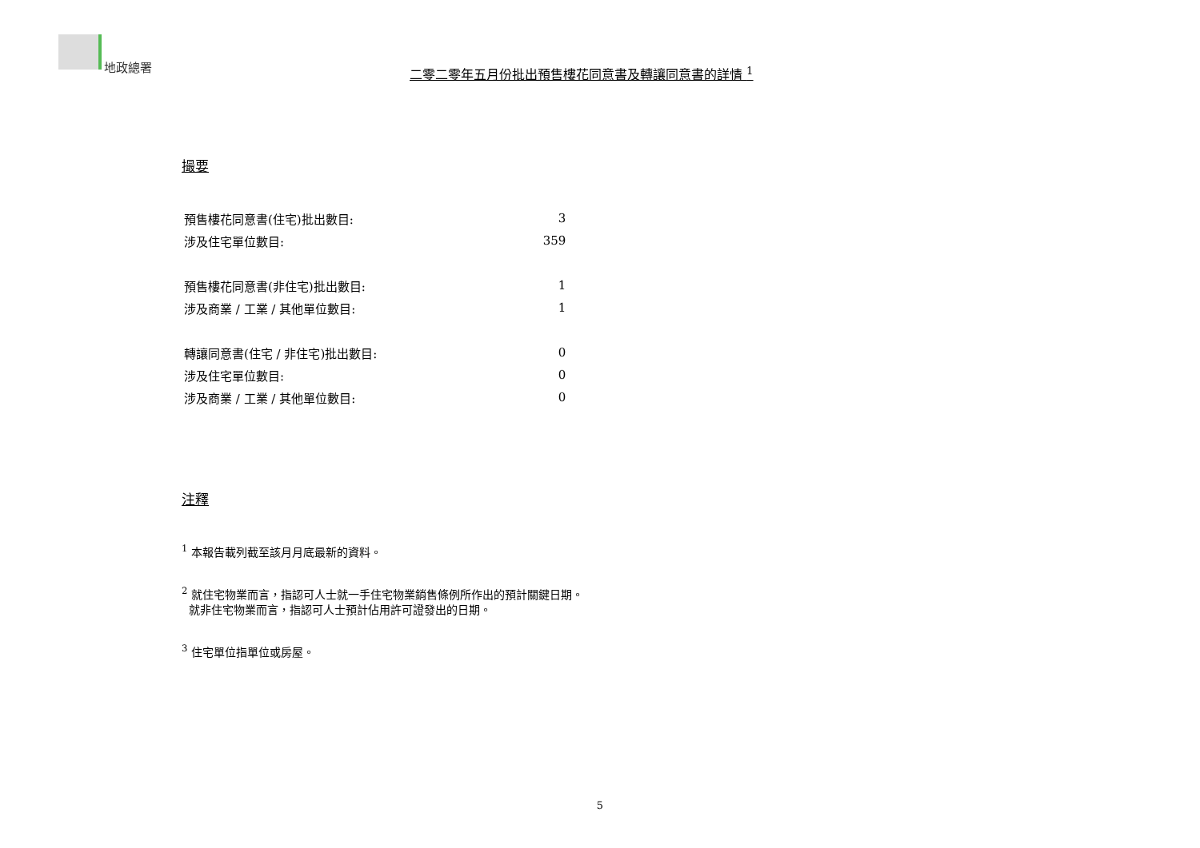地政總署
二零二零年五月份批出預售樓花同意書及轉讓同意書的詳情 <sup>1</sup>
撮要
| 預售樓花同意書(住宅)批出數目: | 3 |
| 涉及住宅單位數目: | 359 |
| 預售樓花同意書(非住宅)批出數目: | 1 |
| 涉及商業 / 工業 / 其他單位數目: | 1 |
| 轉讓同意書(住宅 / 非住宅)批出數目: | 0 |
| 涉及住宅單位數目: | 0 |
| 涉及商業 / 工業 / 其他單位數目: | 0 |
注釋
<sup>1</sup> 本報告載列截至該月月底最新的資料。
<sup>2</sup> 就住宅物業而言，指認可人士就一手住宅物業銷售條例所作出的預計關鍵日期。
就非住宅物業而言，指認可人士預計佔用許可證發出的日期。
<sup>3</sup> 住宅單位指單位或房屋。
5